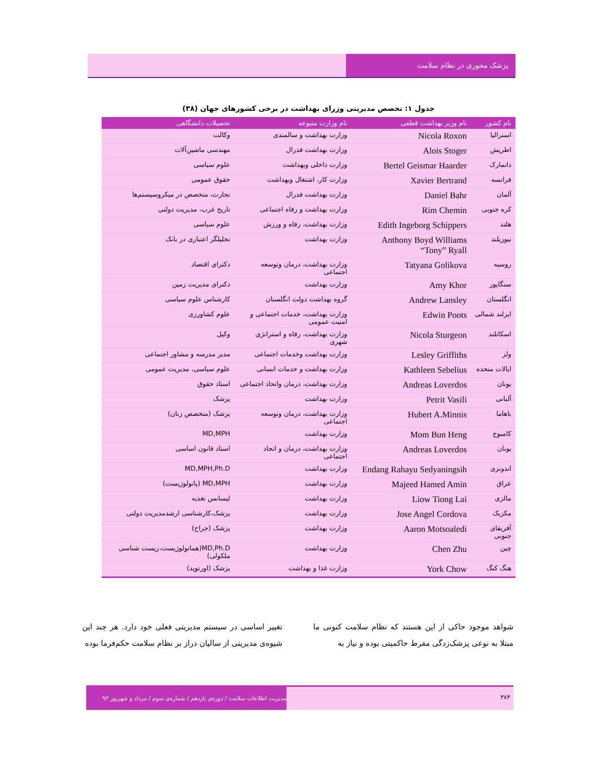پزشک محوری در نظام سلامت
جدول ۱: تخصص مدیریتی وزرای بهداشت در برخی کشورهای جهان (۳۸)
| نام کشور | نام وزیر بهداشت قطعی | نام وزارت متبوعه | تحصیلات دانشگاهی |
| --- | --- | --- | --- |
| استرالیا | Nicola Roxon | وزارت بهداشت و سالمندی | وکالت |
| اطریش | Alois Stoger | وزارت بهداشت فدرال | مهندسی ماشین‌آلات |
| دانمارک | Bertel Geismar Haarder | وزارت داخلی وبهداشت | علوم سیاسی |
| فرانسه | Xavier Bertrand | وزارت کار، اشتغال وبهداشت | حقوق عمومی |
| آلمان | Daniel Bahr | وزارت بهداشت فدرال | تجارت، متخصص در میکروسیستم‌ها |
| کره جنوبی | Rim Chemin | وزارت بهداشت و رفاه اجتماعی | تاریخ غرب، مدیریت دولتی |
| هلند | Edith Ingeborg Schippers | وزارت بهداشت، رفاه و ورزش | علوم سیاسی |
| نیوزیلند | Anthony Boyd Williams “Tony” Ryall | وزارت بهداشت | تحلیلگر اعتباری در بانک |
| روسیه | Tatyana Golikova | وزارت بهداشت، درمان وتوسعه اجتماعی | دکترای اقتصاد |
| سنگاپور | Amy Khor | وزارت بهداشت | دکترای مدیریت زمین |
| انگلستان | Andrew Lansley | گروه بهداشت دولت انگلستان | کارشناس علوم سیاسی |
| ایرلند شمالی | Edwin Poots | وزارت بهداشت، خدمات اجتماعی و امنیت عمومی | علوم کشاورزی |
| اسکاتلند | Nicola Sturgeon | وزارت بهداشت، رفاه و استراتژی شهری | وکیل |
| ولز | Lesley Griffiths | وزارت بهداشت وخدمات اجتماعی | مدیر مدرسه و مشاور اجتماعی |
| ایالات متحده | Kathleen Sebelius | وزارت بهداشت و خدمات انسانی | علوم سیاسی، مدیریت عمومی |
| یونان | Andreas Loverdos | وزارت بهداشت، درمان واتحاد اجتماعی | استاد حقوق |
| آلبانی | Petrit Vasili | وزارت بهداشت | پزشک |
| باهاما | Hubert A.Minnis | وزارت بهداشت، درمان وتوسعه اجتماعی | پزشک (متخصص زنان) |
| کامبوج | Mom Bun Heng | وزارت بهداشت | MD,MPH |
| یونان | Andreas Loverdos | وزارت بهداشت، درمان و اتحاد اجتماعی | استاد قانون اساسی |
| اندونزی | Endang Rahayu Sedyaningsih | وزارت بهداشت | MD,MPH,Ph.D |
| عراق | Majeed Hamed Amin | وزارت بهداشت | MD,MPH (پاتولوژیست) |
| مالزی | Liow Tiong Lai | وزارت بهداشت | لیسانس تغذیه |
| مکزیک | Jose Angel Cordova | وزارت بهداشت | پزشک،کارشناسی ارشدمدیریت دولتی |
| آفریقای جنوبی | Aaron Motsoaledi | وزارت بهداشت | پزشک (جراح) |
| چین | Chen Zhu | وزارت بهداشت | MD,Ph.D(هماتولوژیست،زیست شناسی ملکولی) |
| هنگ کنگ | York Chow | وزارت غذا و بهداشت | پزشک (اورتوپد) |
شواهد موجود حاکی از این هستند که نظام سلامت کنونی ما مبتلا به نوعی پزشک‌زدگی مفرط حاکمیتی بوده و نیاز به
تغییر اساسی در سیستم مدیریتی فعلی خود دارد. هر چند این شیوه‌ی مدیریتی از سالیان دراز بر نظام سلامت حکم‌فرما بوده
۳۸۴
مدیریت اطلاعات سلامت / دوره‌ی یازدهم / شماره‌ی سوم / مرداد و شهریور ۹۳